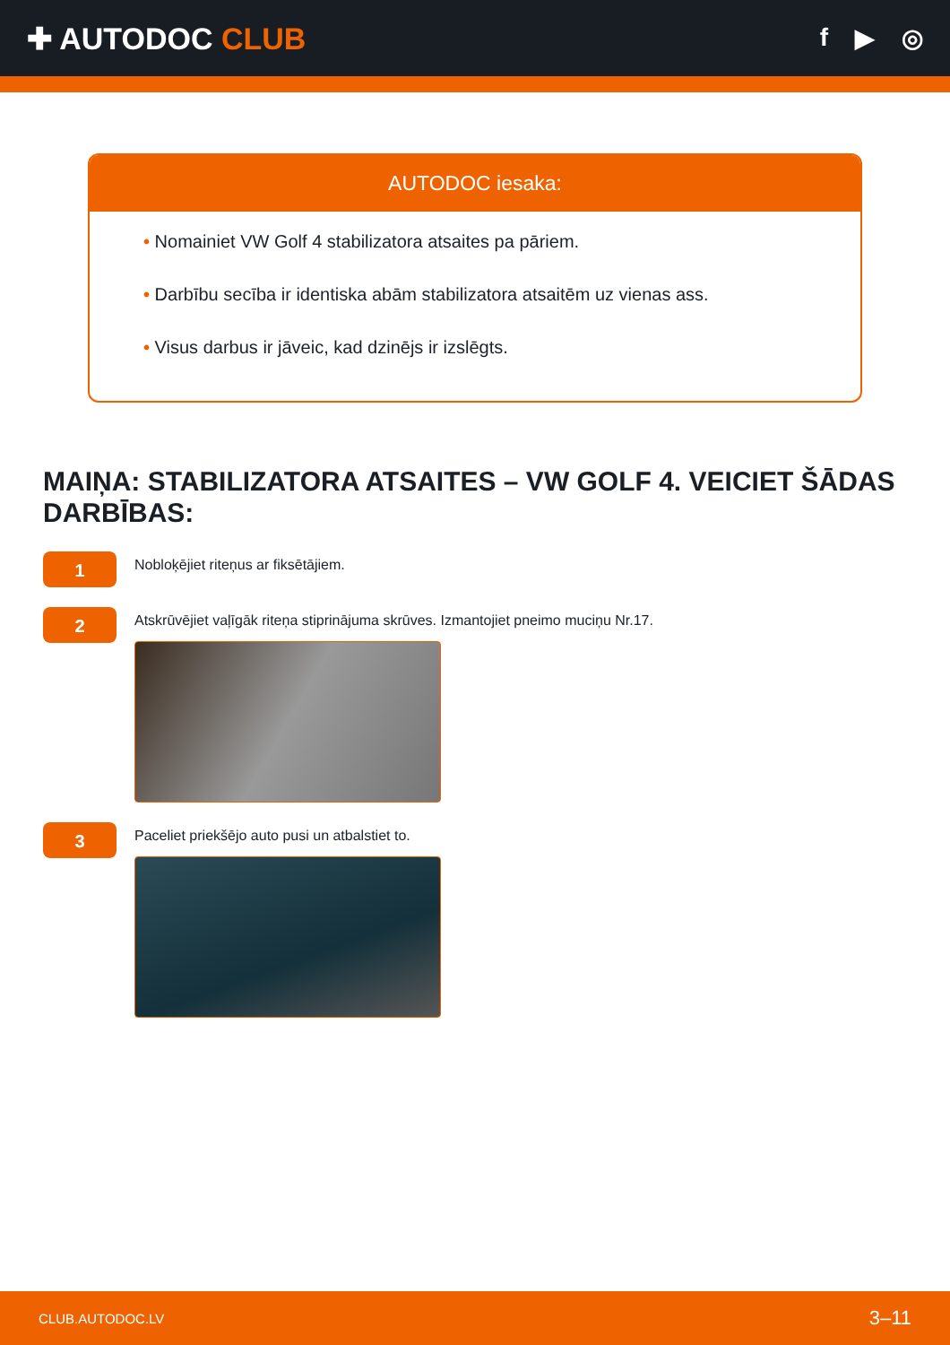✚ AUTODOC CLUB
f ▶ ◎
AUTODOC iesaka:
• Nomainiet VW Golf 4 stabilizatora atsaites pa pāriem.
• Darbību secība ir identiska abām stabilizatora atsaitēm uz vienas ass.
• Visus darbus ir jāveic, kad dzinējs ir izslēgts.
MAIŅA: STABILIZATORA ATSAITES – VW GOLF 4. VEICIET ŠĀDAS DARBĪBAS:
1
Nobloķējiet riteņus ar fiksētājiem.
2
Atskrūvējiet vaļīgāk riteņa stiprinājuma skrūves. Izmantojiet pneimo muciņu Nr.17.
3
Paceliet priekšējo auto pusi un atbalstiet to.
CLUB.AUTODOC.LV 3–11